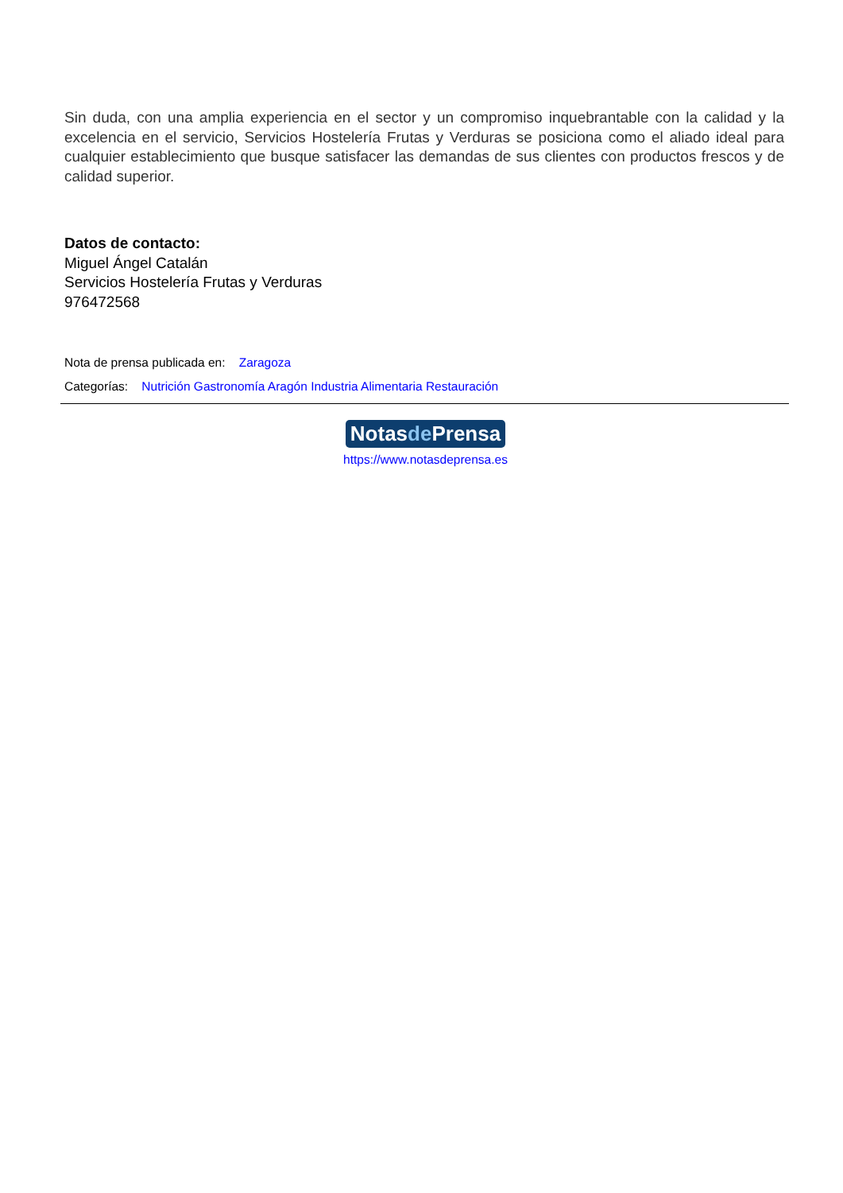Sin duda, con una amplia experiencia en el sector y un compromiso inquebrantable con la calidad y la excelencia en el servicio, Servicios Hostelería Frutas y Verduras se posiciona como el aliado ideal para cualquier establecimiento que busque satisfacer las demandas de sus clientes con productos frescos y de calidad superior.
Datos de contacto:
Miguel Ángel Catalán
Servicios Hostelería Frutas y Verduras
976472568
Nota de prensa publicada en: Zaragoza
Categorías: Nutrición Gastronomía Aragón Industria Alimentaria Restauración
Notasde Prensa
https://www.notasdeprensa.es